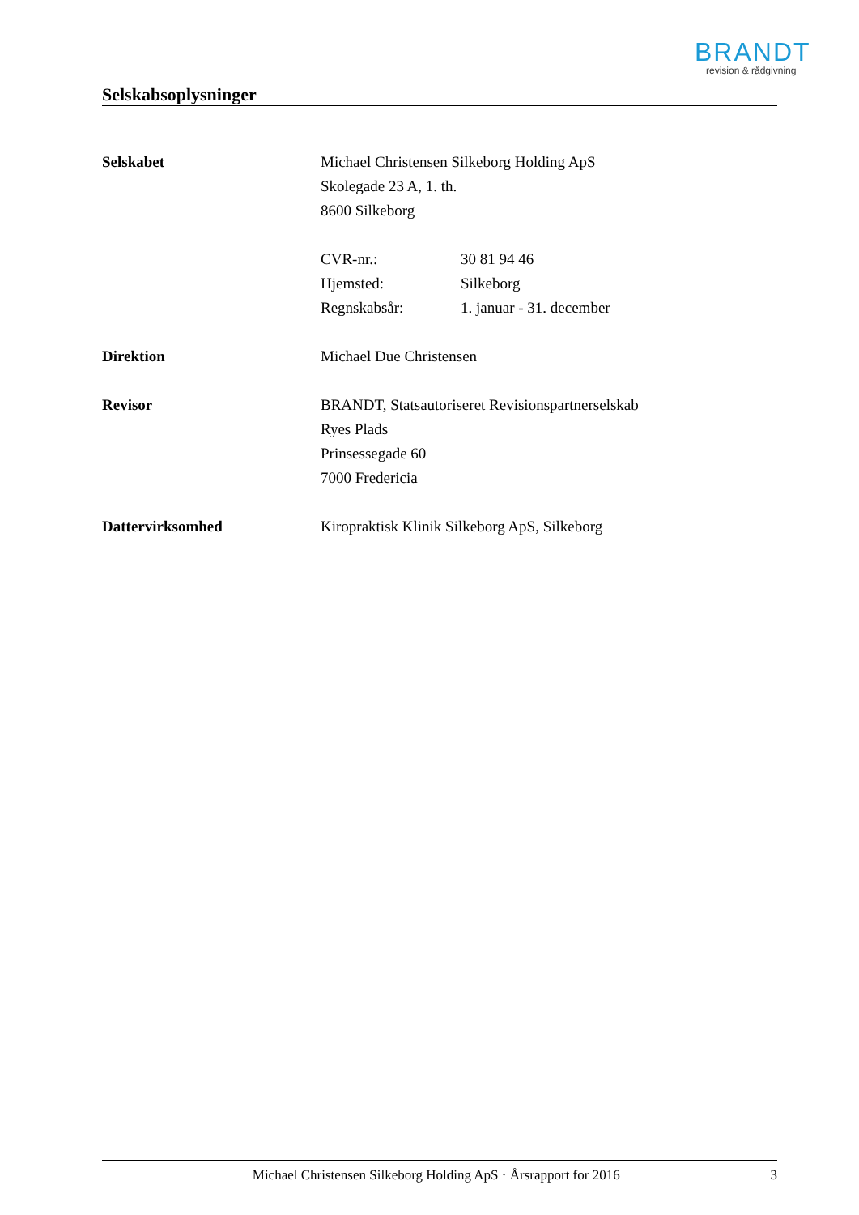BRANDT
revision & rådgivning
Selskabsoplysninger
Selskabet Michael Christensen Silkeborg Holding ApS
Skolegade 23 A, 1. th.
8600 Silkeborg
CVR-nr.: 30 81 94 46
Hjemsted: Silkeborg
Regnskabsår: 1. januar - 31. december
Direktion Michael Due Christensen
Revisor BRANDT, Statsautoriseret Revisionspartnerselskab
Ryes Plads
Prinsessegade 60
7000 Fredericia
Dattervirksomhed Kiropraktisk Klinik Silkeborg ApS, Silkeborg
Michael Christensen Silkeborg Holding ApS · Årsrapport for 2016
3